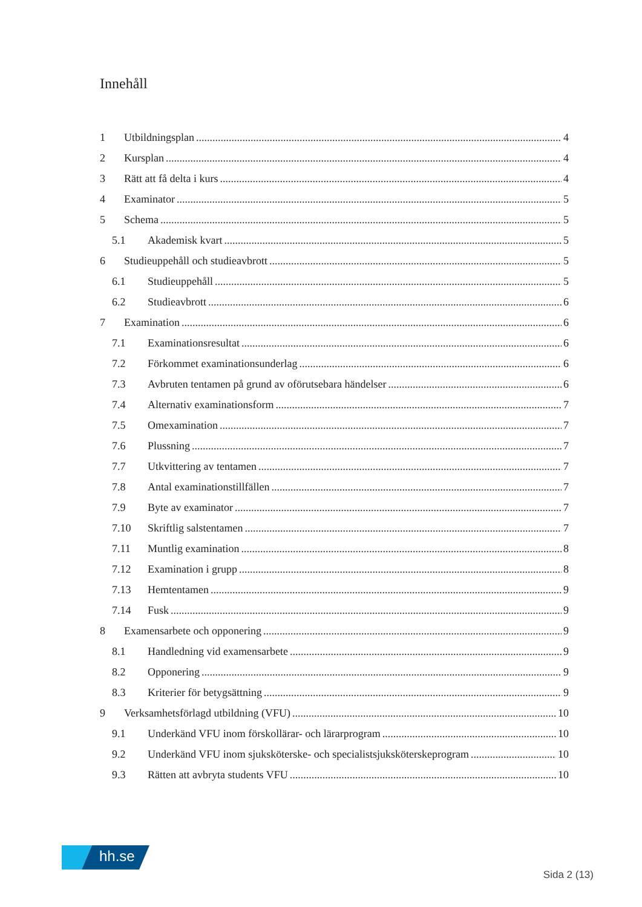Innehåll
1 Utbildningsplan 4
2 Kursplan 4
3 Rätt att få delta i kurs 4
4 Examinator 5
5 Schema 5
5.1 Akademisk kvart 5
6 Studieuppehåll och studieavbrott 5
6.1 Studieuppehåll 5
6.2 Studieavbrott 6
7 Examination 6
7.1 Examinationsresultat 6
7.2 Förkommet examinationsunderlag 6
7.3 Avbruten tentamen på grund av oförutsebara händelser 6
7.4 Alternativ examinationsform 7
7.5 Omexamination 7
7.6 Plussning 7
7.7 Utkvittering av tentamen 7
7.8 Antal examinationstillfällen 7
7.9 Byte av examinator 7
7.10 Skriftlig salstentamen 7
7.11 Muntlig examination 8
7.12 Examination i grupp 8
7.13 Hemtentamen 9
7.14 Fusk 9
8 Examensarbete och opponering 9
8.1 Handledning vid examensarbete 9
8.2 Opponering 9
8.3 Kriterier för betygsättning 9
9 Verksamhetsförlagd utbildning (VFU) 10
9.1 Underkänd VFU inom förskollärar- och lärarprogram 10
9.2 Underkänd VFU inom sjuksköterske- och specialistsjuksköterskeprogram 10
9.3 Rätten att avbryta students VFU 10
hh.se
Sida 2 (13)